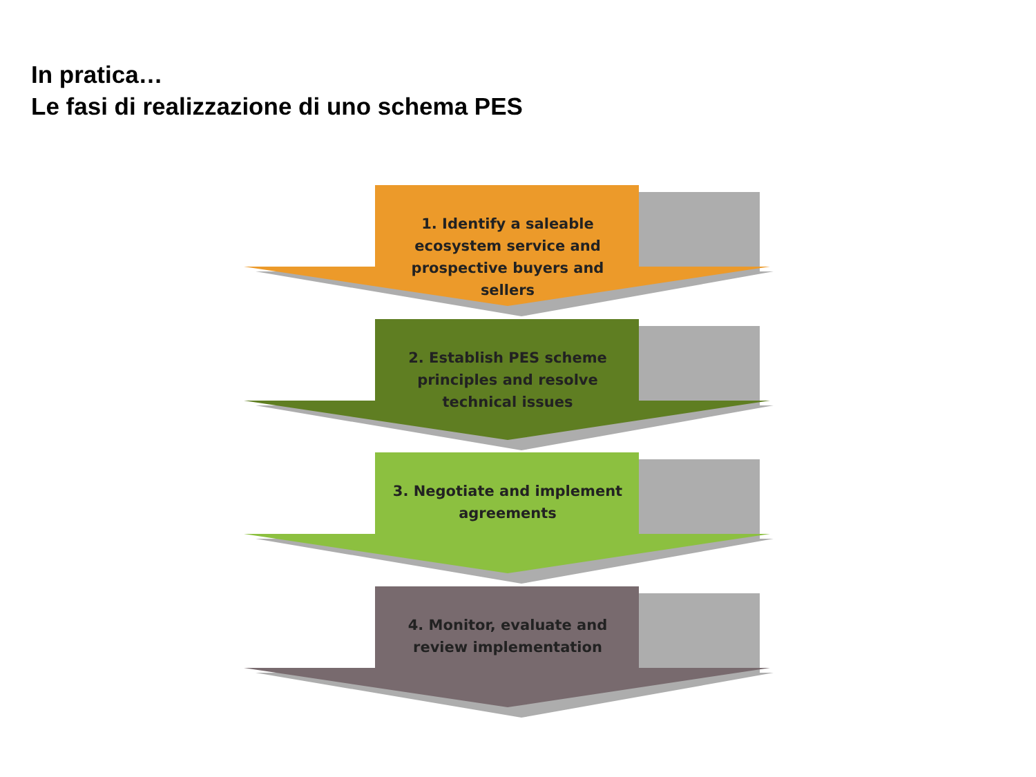In pratica…
Le fasi di realizzazione di uno schema PES
1. Identify a saleable ecosystem service and prospective buyers and sellers
2. Establish PES scheme principles and resolve technical issues
3. Negotiate and implement agreements
4. Monitor, evaluate and review implementation